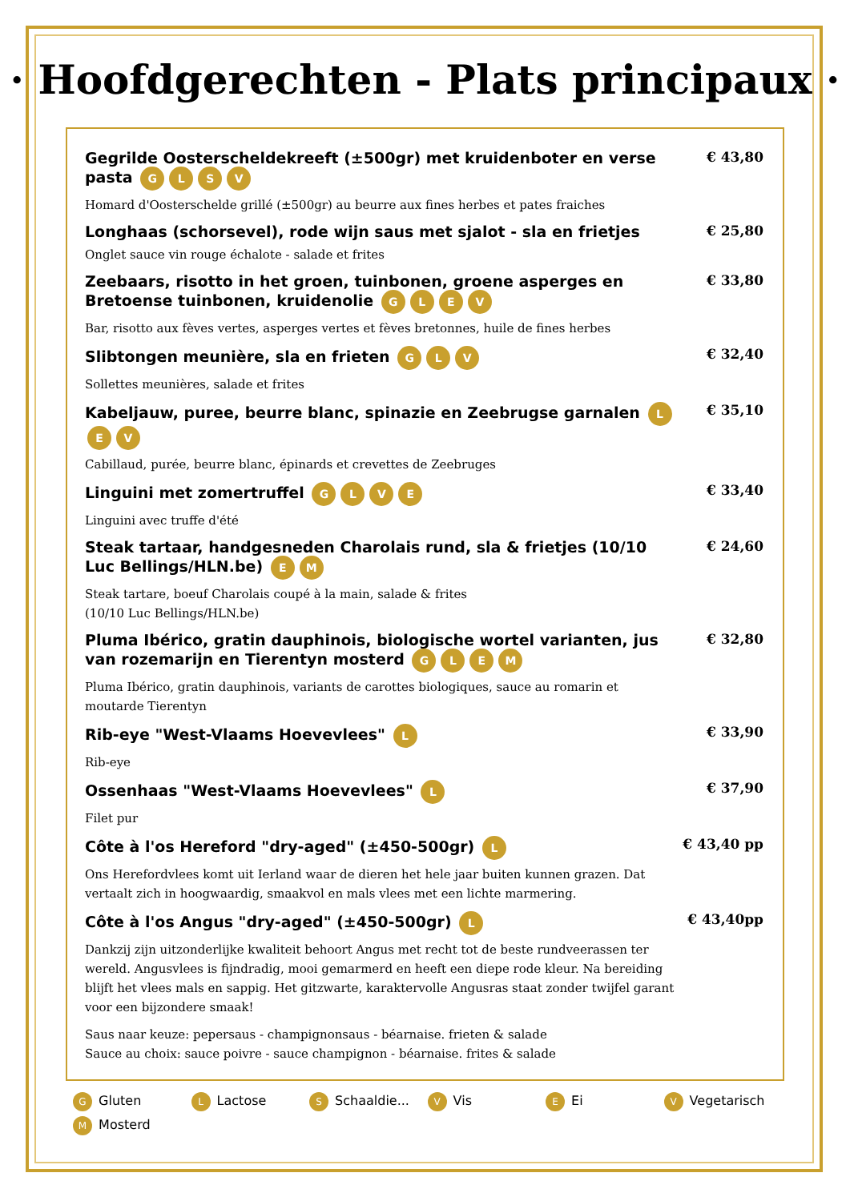· Hoofdgerechten - Plats principaux ·
Gegrilde Oosterscheldekreeft (±500gr) met kruidenboter en verse pasta GLSV
Homard d'Oosterschelde grillé (±500gr) au beurre aux fines herbes et pates fraiches
€ 43,80
Longhaas (schorsevel), rode wijn saus met sjalot - sla en frietjes
Onglet sauce vin rouge échalote - salade et frites
€ 25,80
Zeebaars, risotto in het groen, tuinbonen, groene asperges en Bretoense tuinbonen, kruidenolie GLEV
Bar, risotto aux fèves vertes, asperges vertes et fèves bretonnes, huile de fines herbes
€ 33,80
Slibtongen meunière, sla en frieten GLV
Sollettes meunières, salade et frites
€ 32,40
Kabeljauw, puree, beurre blanc, spinazie en Zeebrugse garnalen LEV
Cabillaud, purée, beurre blanc, épinards et crevettes de Zeebruges
€ 35,10
Linguini met zomertruffel GLVE
Linguini avec truffe d'été
€ 33,40
Steak tartaar, handgesneden Charolais rund, sla & frietjes (10/10 Luc Bellings/HLN.be) EM
Steak tartare, boeuf Charolais coupé à la main, salade & frites
(10/10 Luc Bellings/HLN.be)
€ 24,60
Pluma Ibérico, gratin dauphinois, biologische wortel varianten, jus van rozemarijn en Tierentyn mosterd GLEM
Pluma Ibérico, gratin dauphinois, variants de carottes biologiques, sauce au romarin et moutarde Tierentyn
€ 32,80
Rib-eye "West-Vlaams Hoevevlees" L
Rib-eye
€ 33,90
Ossenhaas "West-Vlaams Hoevevlees" L
Filet pur
€ 37,90
Côte à l'os Hereford "dry-aged" (±450-500gr) L
Ons Herefordvlees komt uit Ierland waar de dieren het hele jaar buiten kunnen grazen. Dat vertaalt zich in hoogwaardig, smaakvol en mals vlees met een lichte marmering.
€ 43,40 pp
Côte à l'os Angus "dry-aged" (±450-500gr) L
Dankzij zijn uitzonderlijke kwaliteit behoort Angus met recht tot de beste rundveerassen ter wereld. Angusvlees is fijndradig, mooi gemarmerd en heeft een diepe rode kleur. Na bereiding blijft het vlees mals en sappig. Het gitzwarte, karaktervolle Angusras staat zonder twijfel garant voor een bijzondere smaak!
€ 43,40pp
Saus naar keuze: pepersaus - champignonsaus - béarnaise. frieten & salade
Sauce au choix: sauce poivre - sauce champignon - béarnaise. frites & salade
G Gluten
L Lactose
S Schaaldie...
V Vis
E Ei
V Vegetarisch
M Mosterd